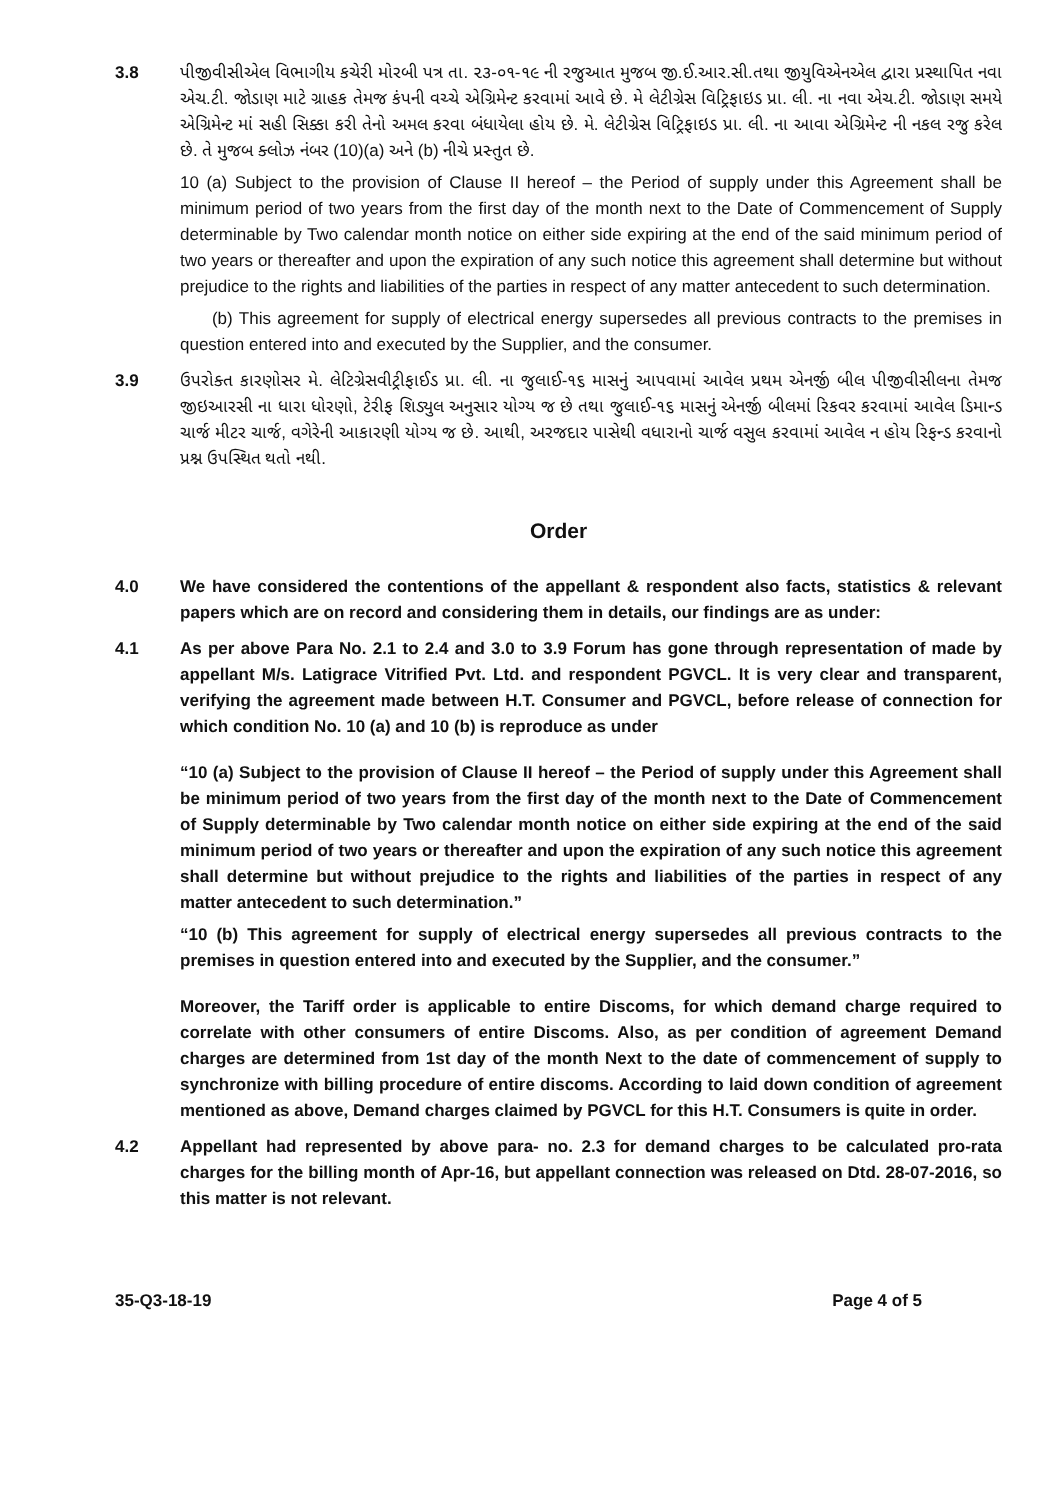3.8 પીજીવીસીએલ વિભાગીય કચેરી મોરબી પત્ર તા. ૨૩-૦૧-૧૯ ની રજુઆત મુજબ જી.ઈ.આર.સી.તથા જીયુવિએનએલ દ્વારા પ્રસ્થાપિત નવા એચ.ટી. જોડાણ માટે ગ્રાહક તેમજ કંપની વચ્ચે એગ્રિમેન્ટ કરવામાં આવે છે. મે લેટીગ્રેસ વિટ્રિફાઇડ પ્રા. લી. ના નવા એચ.ટી. જોડાણ સમયે એગ્રિમેન્ટ માં સહી સિક્કા કરી તેનો અમલ કરવા બંધાયેલા હોય છે. મે. લેટીગ્રેસ વિટ્રિફાઇડ પ્રા. લી. ના આવા એગ્રિમેન્ટ ની નકલ રજુ કરેલ છે. તે મુજબ ક્લોઝ નંબર (10)(a) અને (b) નીચે પ્રસ્તુત છે.
10 (a) Subject to the provision of Clause II hereof – the Period of supply under this Agreement shall be minimum period of two years from the first day of the month next to the Date of Commencement of Supply determinable by Two calendar month notice on either side expiring at the end of the said minimum period of two years or thereafter and upon the expiration of any such notice this agreement shall determine but without prejudice to the rights and liabilities of the parties in respect of any matter antecedent to such determination.
(b) This agreement for supply of electrical energy supersedes all previous contracts to the premises in question entered into and executed by the Supplier, and the consumer.
3.9 ઉપરોક્ત કારણોસર મે. લેટિગ્રેસવીટ્રીફાઈડ પ્રા. લી. ના જુલાઈ-૧૬ માસનું આપવામાં આવેલ પ્રથમ એનર્જી બીલ પીજીવીસીલના તેમજ જીઇઆરસી ના ધારા ધોરણો, ટેરીફ શિડ્યુલ અનુસાર યોગ્ય જ છે તથા જુલાઈ-૧૬ માસનું એનર્જી બીલમાં રિકવર કરવામાં આવેલ ડિમાન્ડ ચાર્જ મીટર ચાર્જ, વગેરેની આકારણી યોગ્ય જ છે. આથી, અરજદાર પાસેથી વધારાનો ચાર્જ વસુલ કરવામાં આવેલ ન હોય રિફન્ડ કરવાનો પ્રશ્ન ઉપસ્થિત થતો નથી.
Order
4.0 We have considered the contentions of the appellant & respondent also facts, statistics & relevant papers which are on record and considering them in details, our findings are as under:
4.1 As per above Para No. 2.1 to 2.4 and 3.0 to 3.9 Forum has gone through representation of made by appellant M/s. Latigrace Vitrified Pvt. Ltd. and respondent PGVCL. It is very clear and transparent, verifying the agreement made between H.T. Consumer and PGVCL, before release of connection for which condition No. 10 (a) and 10 (b) is reproduce as under
“10 (a) Subject to the provision of Clause II hereof – the Period of supply under this Agreement shall be minimum period of two years from the first day of the month next to the Date of Commencement of Supply determinable by Two calendar month notice on either side expiring at the end of the said minimum period of two years or thereafter and upon the expiration of any such notice this agreement shall determine but without prejudice to the rights and liabilities of the parties in respect of any matter antecedent to such determination.”
“10 (b) This agreement for supply of electrical energy supersedes all previous contracts to the premises in question entered into and executed by the Supplier, and the consumer.”
Moreover, the Tariff order is applicable to entire Discoms, for which demand charge required to correlate with other consumers of entire Discoms. Also, as per condition of agreement Demand charges are determined from 1st day of the month Next to the date of commencement of supply to synchronize with billing procedure of entire discoms. According to laid down condition of agreement mentioned as above, Demand charges claimed by PGVCL for this H.T. Consumers is quite in order.
4.2 Appellant had represented by above para- no. 2.3 for demand charges to be calculated pro-rata charges for the billing month of Apr-16, but appellant connection was released on Dtd. 28-07-2016, so this matter is not relevant.
35-Q3-18-19 Page 4 of 5